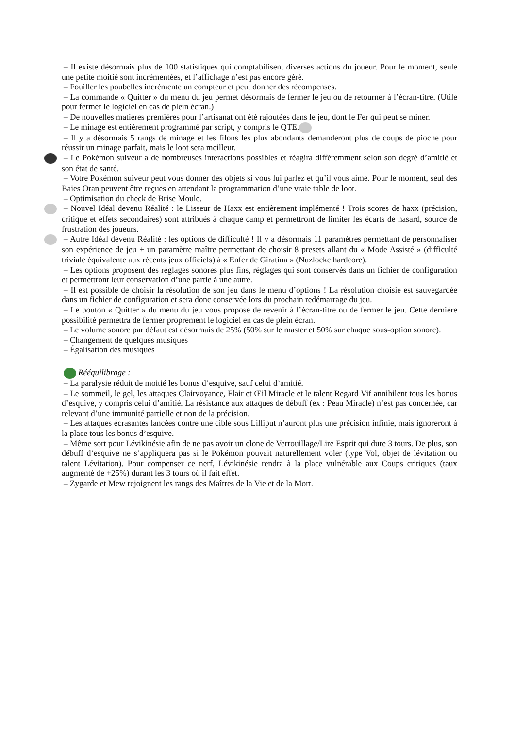– Il existe désormais plus de 100 statistiques qui comptabilisent diverses actions du joueur. Pour le moment, seule une petite moitié sont incrémentées, et l’affichage n’est pas encore géré.
– Fouiller les poubelles incrémente un compteur et peut donner des récompenses.
– La commande « Quitter » du menu du jeu permet désormais de fermer le jeu ou de retourner à l’écran-titre. (Utile pour fermer le logiciel en cas de plein écran.)
– De nouvelles matières premières pour l’artisanat ont été rajoutées dans le jeu, dont le Fer qui peut se miner.
– Le minage est entièrement programmé par script, y compris le QTE.
– Il y a désormais 5 rangs de minage et les filons les plus abondants demanderont plus de coups de pioche pour réussir un minage parfait, mais le loot sera meilleur.
– Le Pokémon suiveur a de nombreuses interactions possibles et réagira différemment selon son degré d’amitié et son état de santé.
– Votre Pokémon suiveur peut vous donner des objets si vous lui parlez et qu’il vous aime. Pour le moment, seul des Baies Oran peuvent être reçues en attendant la programmation d’une vraie table de loot.
– Optimisation du check de Brise Moule.
– Nouvel Idéal devenu Réalité : le Lisseur de Haxx est entièrement implémenté ! Trois scores de haxx (précision, critique et effets secondaires) sont attribués à chaque camp et permettront de limiter les écarts de hasard, source de frustration des joueurs.
– Autre Idéal devenu Réalité : les options de difficulté ! Il y a désormais 11 paramètres permettant de personnaliser son expérience de jeu + un paramètre maître permettant de choisir 8 presets allant du « Mode Assisté » (difficulté triviale équivalente aux récents jeux officiels) à « Enfer de Giratina » (Nuzlocke hardcore).
– Les options proposent des réglages sonores plus fins, réglages qui sont conservés dans un fichier de configuration et permettront leur conservation d’une partie à une autre.
– Il est possible de choisir la résolution de son jeu dans le menu d’options ! La résolution choisie est sauvegardée dans un fichier de configuration et sera donc conservée lors du prochain redémarrage du jeu.
– Le bouton « Quitter » du menu du jeu vous propose de revenir à l’écran-titre ou de fermer le jeu. Cette dernière possibilité permettra de fermer proprement le logiciel en cas de plein écran.
– Le volume sonore par défaut est désormais de 25% (50% sur le master et 50% sur chaque sous-option sonore).
– Changement de quelques musiques
– Égalisation des musiques
Rééquilibrage :
– La paralysie réduit de moitié les bonus d’esquive, sauf celui d’amitié.
– Le sommeil, le gel, les attaques Clairvoyance, Flair et Œil Miracle et le talent Regard Vif annihilent tous les bonus d’esquive, y compris celui d’amitié. La résistance aux attaques de débuff (ex : Peau Miracle) n’est pas concernée, car relevant d’une immunité partielle et non de la précision.
– Les attaques écrasantes lancées contre une cible sous Lilliput n’auront plus une précision infinie, mais ignoreront à la place tous les bonus d’esquive.
– Même sort pour Lévikinésie afin de ne pas avoir un clone de Verrouillage/Lire Esprit qui dure 3 tours. De plus, son débuff d’esquive ne s’appliquera pas si le Pokémon pouvait naturellement voler (type Vol, objet de lévitation ou talent Lévitation). Pour compenser ce nerf, Lévikinésie rendra à la place vulnérable aux Coups critiques (taux augmenté de +25%) durant les 3 tours où il fait effet.
– Zygarde et Mew rejoignent les rangs des Maîtres de la Vie et de la Mort.